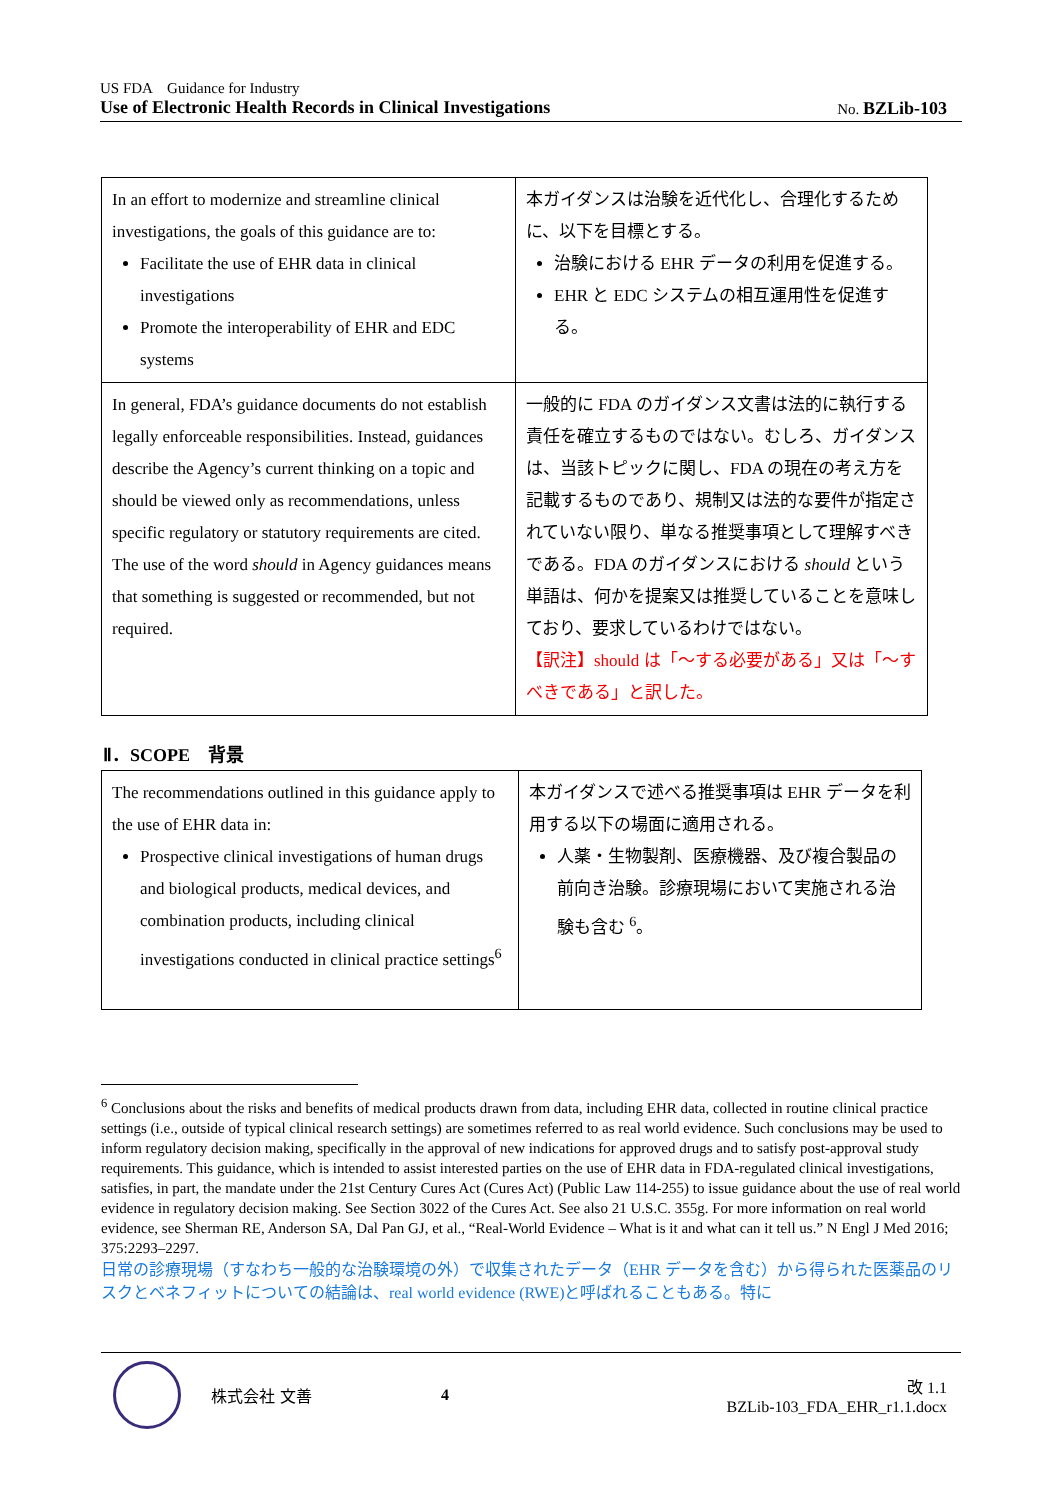US FDA　Guidance for Industry
Use of Electronic Health Records in Clinical Investigations No. BZLib-103　
| In an effort to modernize and streamline clinical investigations, the goals of this guidance are to: Facilitate the use of EHR data in clinical investigations Promote the interoperability of EHR and EDC systems | 本ガイダンスは治験を近代化し、合理化するために、以下を目標とする。 治験における EHR データの利用を促進する。 EHR と EDC システムの相互運用性を促進する。 |
| In general, FDA’s guidance documents do not establish legally enforceable responsibilities. Instead, guidances describe the Agency’s current thinking on a topic and should be viewed only as recommendations, unless specific regulatory or statutory requirements are cited. The use of the word should in Agency guidances means that something is suggested or recommended, but not required. | 一般的に FDA のガイダンス文書は法的に執行する責任を確立するものではない。むしろ、ガイダンスは、当該トピックに関し、FDA の現在の考え方を記載するものであり、規制又は法的な要件が指定されていない限り、単なる推奨事項として理解すべきである。FDA のガイダンスにおける should という単語は、何かを提案又は推奨していることを意味しており、要求しているわけではない。 【訳注】should は「～する必要がある」又は「～すべきである」と訳した。 |
Ⅱ．SCOPE　背景
| The recommendations outlined in this guidance apply to the use of EHR data in: Prospective clinical investigations of human drugs and biological products, medical devices, and combination products, including clinical investigations conducted in clinical practice settings<sup>6</sup> | 本ガイダンスで述べる推奨事項は EHR データを利用する以下の場面に適用される。 人薬・生物製剤、医療機器、及び複合製品の前向き治験。診療現場において実施される治験も含む <sup>6</sup>。 |
<sup>6</sup> Conclusions about the risks and benefits of medical products drawn from data, including EHR data, collected in routine clinical practice settings (i.e., outside of typical clinical research settings) are sometimes referred to as real world evidence. Such conclusions may be used to inform regulatory decision making, specifically in the approval of new indications for approved drugs and to satisfy post-approval study requirements. This guidance, which is intended to assist interested parties on the use of EHR data in FDA-regulated clinical investigations, satisfies, in part, the mandate under the 21st Century Cures Act (Cures Act) (Public Law 114-255) to issue guidance about the use of real world evidence in regulatory decision making. See Section 3022 of the Cures Act. See also 21 U.S.C. 355g. For more information on real world evidence, see Sherman RE, Anderson SA, Dal Pan GJ, et al., “Real-World Evidence – What is it and what can it tell us.” N Engl J Med 2016; 375:2293–2297.
日常の診療現場（すなわち一般的な治験環境の外）で収集されたデータ（EHR データを含む）から得られた医薬品のリスクとベネフィットについての結論は、real world evidence (RWE)と呼ばれることもある。特に
株式会社 文善 4
改 1.1
BZLib-103_FDA_EHR_r1.1.docx